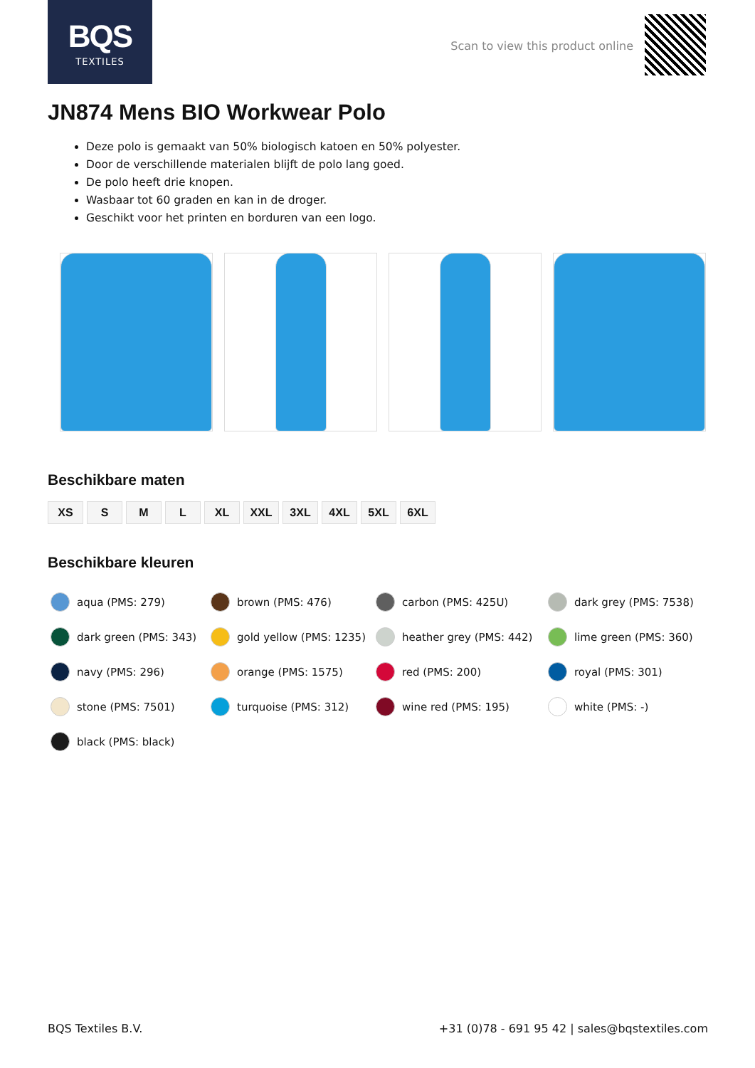BQS
TEXTILES
Scan to view this product online
JN874 Mens BIO Workwear Polo
Deze polo is gemaakt van 50% biologisch katoen en 50% polyester.
Door de verschillende materialen blijft de polo lang goed.
De polo heeft drie knopen.
Wasbaar tot 60 graden en kan in de droger.
Geschikt voor het printen en borduren van een logo.
Beschikbare maten
XS S M L XL XXL 3XL 4XL 5XL 6XL
Beschikbare kleuren
aqua (PMS: 279)
brown (PMS: 476)
carbon (PMS: 425U)
dark grey (PMS: 7538)
dark green (PMS: 343)
gold yellow (PMS: 1235)
heather grey (PMS: 442)
lime green (PMS: 360)
navy (PMS: 296)
orange (PMS: 1575)
red (PMS: 200)
royal (PMS: 301)
stone (PMS: 7501)
turquoise (PMS: 312)
wine red (PMS: 195)
white (PMS: -)
black (PMS: black)
BQS Textiles B.V. +31 (0)78 - 691 95 42 | sales@bqstextiles.com